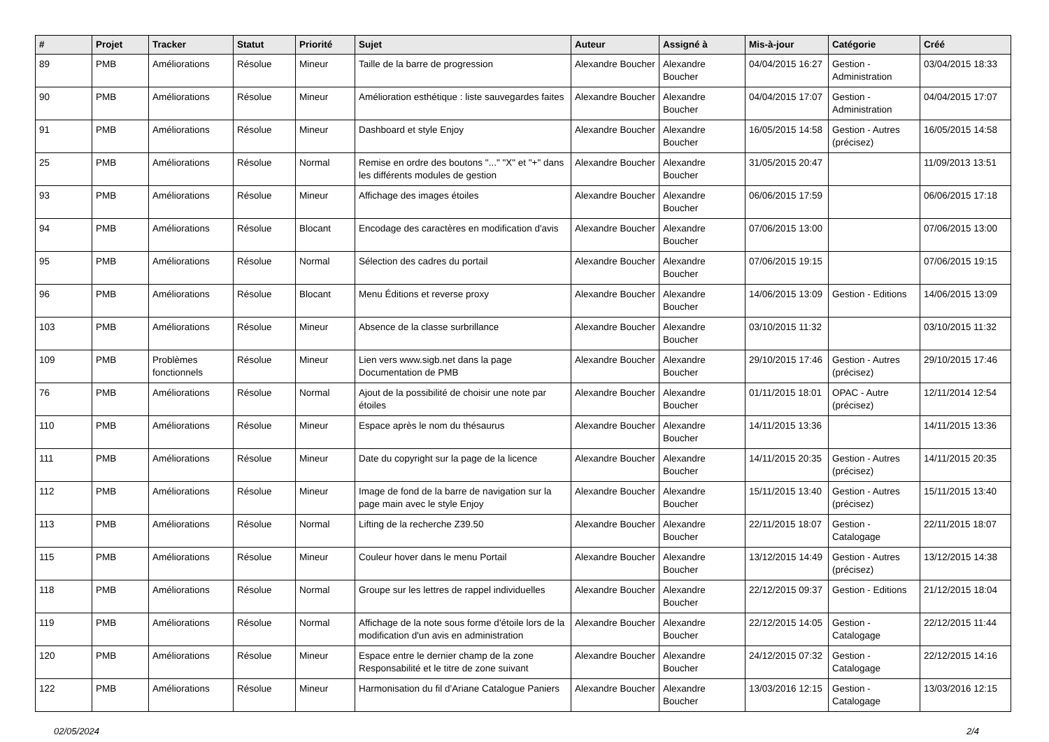| # | Projet | Tracker | Statut | Priorité | Sujet | Auteur | Assigné à | Mis-à-jour | Catégorie | Créé |
| --- | --- | --- | --- | --- | --- | --- | --- | --- | --- | --- |
| 89 | PMB | Améliorations | Résolue | Mineur | Taille de la barre de progression | Alexandre Boucher | Alexandre Boucher | 04/04/2015 16:27 | Gestion - Administration | 03/04/2015 18:33 |
| 90 | PMB | Améliorations | Résolue | Mineur | Amélioration esthétique : liste sauvegardes faites | Alexandre Boucher | Alexandre Boucher | 04/04/2015 17:07 | Gestion - Administration | 04/04/2015 17:07 |
| 91 | PMB | Améliorations | Résolue | Mineur | Dashboard et style Enjoy | Alexandre Boucher | Alexandre Boucher | 16/05/2015 14:58 | Gestion - Autres (précisez) | 16/05/2015 14:58 |
| 25 | PMB | Améliorations | Résolue | Normal | Remise en ordre des boutons "..." "X" et "+" dans les différents modules de gestion | Alexandre Boucher | Alexandre Boucher | 31/05/2015 20:47 | | 11/09/2013 13:51 |
| 93 | PMB | Améliorations | Résolue | Mineur | Affichage des images étoiles | Alexandre Boucher | Alexandre Boucher | 06/06/2015 17:59 | | 06/06/2015 17:18 |
| 94 | PMB | Améliorations | Résolue | Blocant | Encodage des caractères en modification d'avis | Alexandre Boucher | Alexandre Boucher | 07/06/2015 13:00 | | 07/06/2015 13:00 |
| 95 | PMB | Améliorations | Résolue | Normal | Sélection des cadres du portail | Alexandre Boucher | Alexandre Boucher | 07/06/2015 19:15 | | 07/06/2015 19:15 |
| 96 | PMB | Améliorations | Résolue | Blocant | Menu Éditions et reverse proxy | Alexandre Boucher | Alexandre Boucher | 14/06/2015 13:09 | Gestion - Editions | 14/06/2015 13:09 |
| 103 | PMB | Améliorations | Résolue | Mineur | Absence de la classe surbrillance | Alexandre Boucher | Alexandre Boucher | 03/10/2015 11:32 | | 03/10/2015 11:32 |
| 109 | PMB | Problèmes fonctionnels | Résolue | Mineur | Lien vers www.sigb.net dans la page Documentation de PMB | Alexandre Boucher | Alexandre Boucher | 29/10/2015 17:46 | Gestion - Autres (précisez) | 29/10/2015 17:46 |
| 76 | PMB | Améliorations | Résolue | Normal | Ajout de la possibilité de choisir une note par étoiles | Alexandre Boucher | Alexandre Boucher | 01/11/2015 18:01 | OPAC - Autre (précisez) | 12/11/2014 12:54 |
| 110 | PMB | Améliorations | Résolue | Mineur | Espace après le nom du thésaurus | Alexandre Boucher | Alexandre Boucher | 14/11/2015 13:36 | | 14/11/2015 13:36 |
| 111 | PMB | Améliorations | Résolue | Mineur | Date du copyright sur la page de la licence | Alexandre Boucher | Alexandre Boucher | 14/11/2015 20:35 | Gestion - Autres (précisez) | 14/11/2015 20:35 |
| 112 | PMB | Améliorations | Résolue | Mineur | Image de fond de la barre de navigation sur la page main avec le style Enjoy | Alexandre Boucher | Alexandre Boucher | 15/11/2015 13:40 | Gestion - Autres (précisez) | 15/11/2015 13:40 |
| 113 | PMB | Améliorations | Résolue | Normal | Lifting de la recherche Z39.50 | Alexandre Boucher | Alexandre Boucher | 22/11/2015 18:07 | Gestion - Catalogage | 22/11/2015 18:07 |
| 115 | PMB | Améliorations | Résolue | Mineur | Couleur hover dans le menu Portail | Alexandre Boucher | Alexandre Boucher | 13/12/2015 14:49 | Gestion - Autres (précisez) | 13/12/2015 14:38 |
| 118 | PMB | Améliorations | Résolue | Normal | Groupe sur les lettres de rappel individuelles | Alexandre Boucher | Alexandre Boucher | 22/12/2015 09:37 | Gestion - Editions | 21/12/2015 18:04 |
| 119 | PMB | Améliorations | Résolue | Normal | Affichage de la note sous forme d'étoile lors de la modification d'un avis en administration | Alexandre Boucher | Alexandre Boucher | 22/12/2015 14:05 | Gestion - Catalogage | 22/12/2015 11:44 |
| 120 | PMB | Améliorations | Résolue | Mineur | Espace entre le dernier champ de la zone Responsabilité et le titre de zone suivant | Alexandre Boucher | Alexandre Boucher | 24/12/2015 07:32 | Gestion - Catalogage | 22/12/2015 14:16 |
| 122 | PMB | Améliorations | Résolue | Mineur | Harmonisation du fil d'Ariane Catalogue Paniers | Alexandre Boucher | Alexandre Boucher | 13/03/2016 12:15 | Gestion - Catalogage | 13/03/2016 12:15 |
02/05/2024 2/4